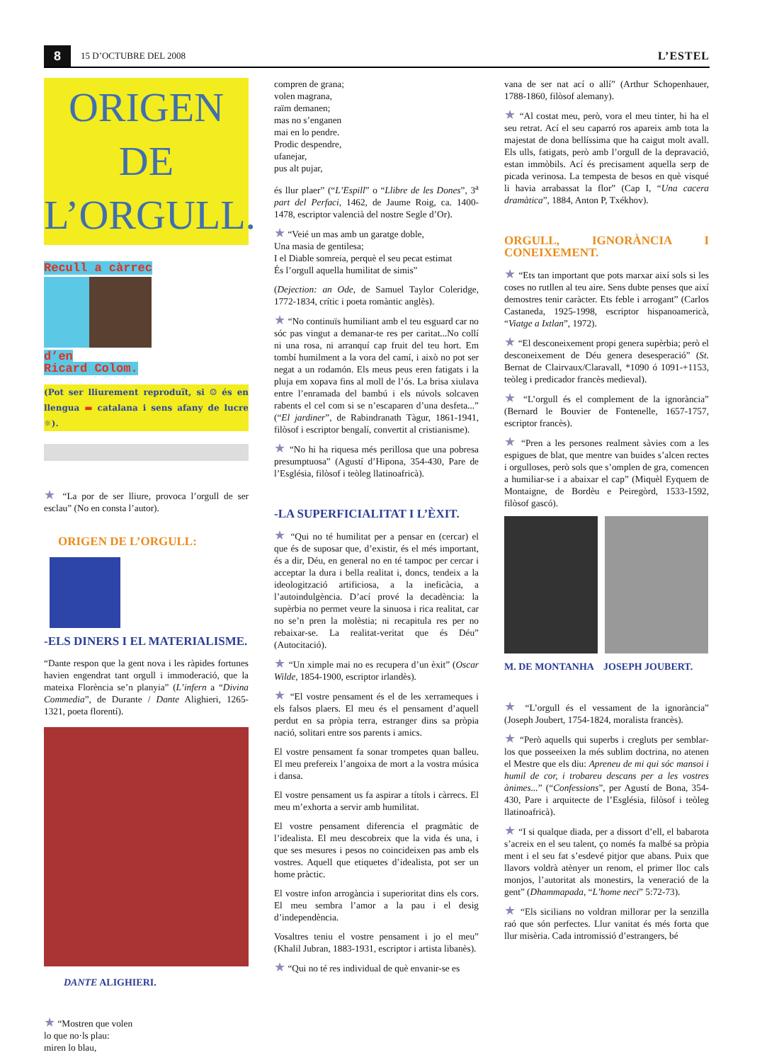8 15 D’OCTUBRE DEL 2008 L’ESTEL
ORIGEN DE L’ORGULL.
Recull a càrrec
d’en
Ricard Colom.
(Pot ser lliurement reproduït, si ☺ és en llengua ▬ catalana i sens afany de lucre ☼).
★ “La por de ser lliure, provoca l’orgull de ser esclau” (No en consta l’autor).
ORIGEN DE L’ORGULL:
-ELS DINERS I EL MATERIALISME.
“Dante respon que la gent nova i les ràpides fortunes havien engendrat tant orgull i immoderació, que la mateixa Florència se’n planyia” (L’infern a “Divina Commedia”, de Durante / Dante Alighieri, 1265-1321, poeta florentí).
DANTE ALIGHIERI.
★ “Mostren que volen
lo que no·ls plau:
miren lo blau,
compren de grana;
volen magrana,
raïm demanen;
mas no s’enganen
mai en lo pendre.
Prodic despendre,
ufanejar,
pus alt pujar,
és llur plaer” (“L’Espill” o “Llibre de les Dones”, 3<sup>a</sup> part del Perfaci, 1462, de Jaume Roig, ca. 1400-1478, escriptor valencià del nostre Segle d’Or).
★ “Veié un mas amb un garatge doble,
Una masia de gentilesa;
I el Diable somreia, perquè el seu pecat estimat
És l’orgull aquella humilitat de simis”
(Dejection: an Ode, de Samuel Taylor Coleridge, 1772-1834, crític i poeta romàntic anglès).
★ “No continuïs humiliant amb el teu esguard car no sóc pas vingut a demanar-te res per caritat...No collí ni una rosa, ni arranquí cap fruit del teu hort. Em tombí humilment a la vora del camí, i això no pot ser negat a un rodamón. Els meus peus eren fatigats i la pluja em xopava fins al moll de l’ós. La brisa xiulava entre l’enramada del bambú i els núvols solcaven rabents el cel com si se n’escaparen d’una desfeta...” (“El jardiner”, de Rabindranath Tàgur, 1861-1941, filòsof i escriptor bengalí, convertit al cristianisme).
★ “No hi ha riquesa més perillosa que una pobresa presumptuosa” (Agustí d’Hipona, 354-430, Pare de l’Església, filòsof i teòleg llatinoafricà).
-LA SUPERFICIALITAT I L’ÈXIT.
★ “Qui no té humilitat per a pensar en (cercar) el que és de suposar que, d’existir, és el més important, és a dir, Déu, en general no en té tampoc per cercar i acceptar la dura i bella realitat i, doncs, tendeix a la ideologització artificiosa, a la ineficàcia, a l’autoindulgència. D’ací prové la decadència: la supèrbia no permet veure la sinuosa i rica realitat, car no se’n pren la molèstia; ni recapitula res per no rebaixar-se. La realitat-veritat que és Déu” (Autocitació).
★ “Un ximple mai no es recupera d’un èxit” (Oscar Wilde, 1854-1900, escriptor irlandès).
★ “El vostre pensament és el de les xerrameques i els falsos plaers. El meu és el pensament d’aquell perdut en sa pròpia terra, estranger dins sa pròpia nació, solitari entre sos parents i amics.
El vostre pensament fa sonar trompetes quan balleu. El meu prefereix l’angoixa de mort a la vostra música i dansa.
El vostre pensament us fa aspirar a títols i càrrecs. El meu m’exhorta a servir amb humilitat.
El vostre pensament diferencia el pragmàtic de l’idealista. El meu descobreix que la vida és una, i que ses mesures i pesos no coincideixen pas amb els vostres. Aquell que etiquetes d’idealista, pot ser un home pràctic.
El vostre infon arrogància i superioritat dins els cors. El meu sembra l’amor a la pau i el desig d’independència.
Vosaltres teniu el vostre pensament i jo el meu” (Khalil Jubran, 1883-1931, escriptor i artista libanès).
★ “Qui no té res individual de què envanir-se es
vana de ser nat ací o allí” (Arthur Schopenhauer, 1788-1860, filòsof alemany).
★ “Al costat meu, però, vora el meu tinter, hi ha el seu retrat. Ací el seu caparró ros apareix amb tota la majestat de dona bellíssima que ha caigut molt avall. Els ulls, fatigats, però amb l’orgull de la depravació, estan immòbils. Ací és precisament aquella serp de picada verinosa. La tempesta de besos en què visqué li havia arrabassat la flor” (Cap I, “Una cacera dramàtica”, 1884, Anton P, Txékhov).
ORGULL, IGNORÀNCIA I CONEIXEMENT.
★ “Ets tan important que pots marxar així sols si les coses no rutllen al teu aire. Sens dubte penses que així demostres tenir caràcter. Ets feble i arrogant” (Carlos Castaneda, 1925-1998, escriptor hispanoamericà, “Viatge a Ixtlan”, 1972).
★ “El desconeixement propi genera supèrbia; però el desconeixement de Déu genera desesperació” (St. Bernat de Clairvaux/Claravall, *1090 ó 1091-+1153, teòleg i predicador francès medieval).
★ “L’orgull és el complement de la ignorància” (Bernard le Bouvier de Fontenelle, 1657-1757, escriptor francès).
★ “Pren a les persones realment sàvies com a les espigues de blat, que mentre van buides s’alcen rectes i orgulloses, però sols que s’omplen de gra, comencen a humiliar-se i a abaixar el cap” (Miquèl Eyquem de Montaigne, de Bordèu e Peiregòrd, 1533-1592, filòsof gascó).
M. DE MONTANHA JOSEPH JOUBERT.
★ “L’orgull és el vessament de la ignorància” (Joseph Joubert, 1754-1824, moralista francès).
★ “Però aquells qui superbs i cregluts per semblar-los que posseeixen la més sublim doctrina, no atenen el Mestre que els diu: Apreneu de mi qui sóc mansoi i humil de cor, i trobareu descans per a les vostres ànimes...” (“Confessions”, per Agustí de Bona, 354-430, Pare i arquitecte de l’Església, filòsof i teòleg llatinoafricà).
★ “I si qualque diada, per a dissort d’ell, el babarota s’acreix en el seu talent, ço només fa malbé sa pròpia ment i el seu fat s’esdevé pitjor que abans. Puix que llavors voldrà atènyer un renom, el primer lloc cals monjos, l’autoritat als monestirs, la veneració de la gent” (Dhammapada, “L’home neci” 5:72-73).
★ “Els sicilians no voldran millorar per la senzilla raó que són perfectes. Llur vanitat és més forta que llur misèria. Cada intromissió d’estrangers, bé